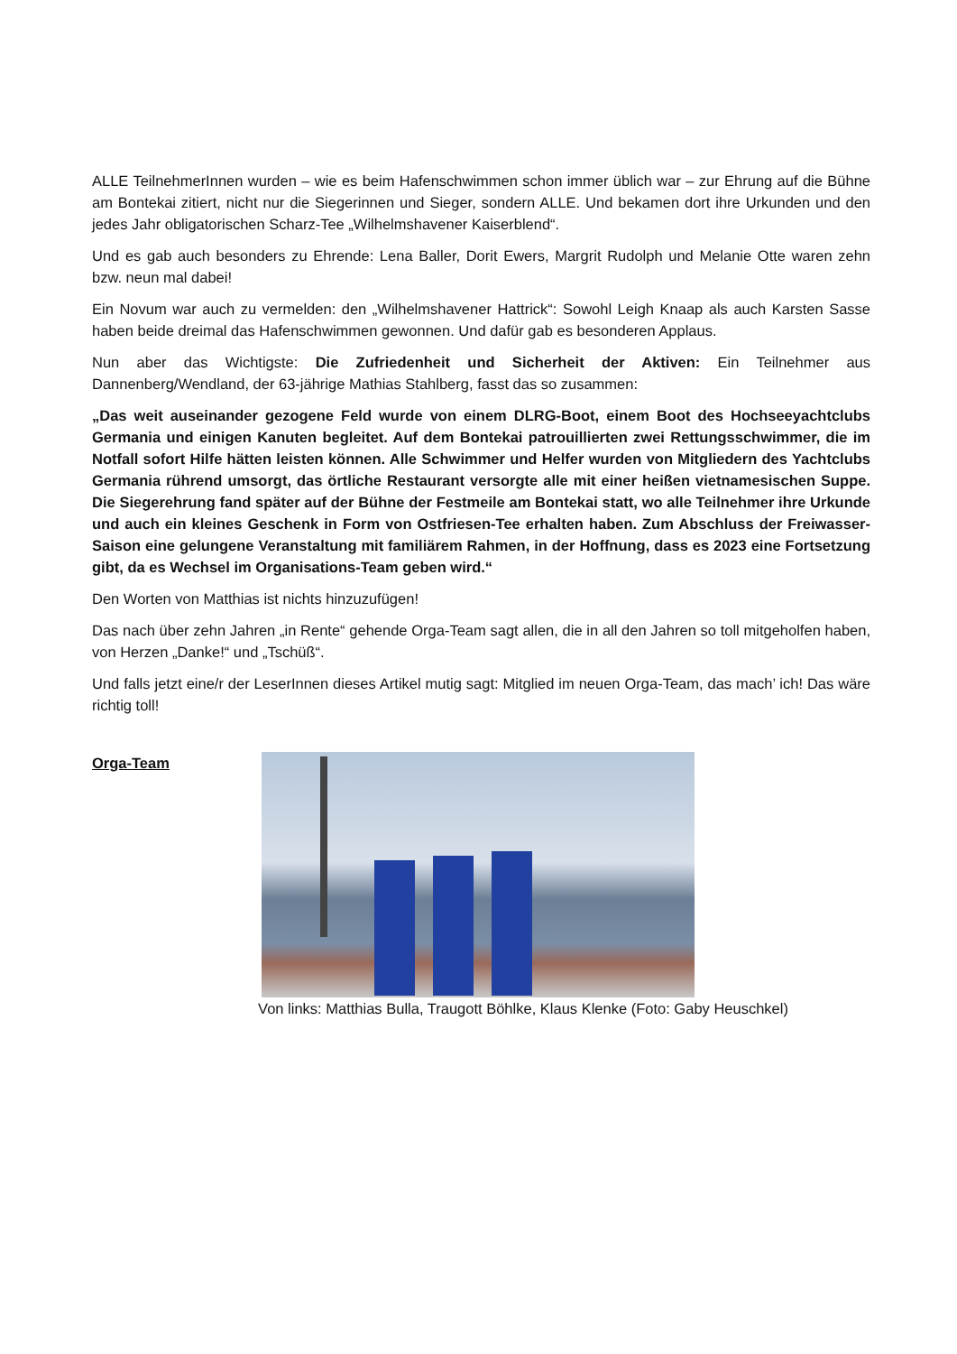ALLE TeilnehmerInnen wurden – wie es beim Hafenschwimmen schon immer üblich war – zur Ehrung auf die Bühne am Bontekai zitiert, nicht nur die Siegerinnen und Sieger, sondern ALLE. Und bekamen dort ihre Urkunden und den jedes Jahr obligatorischen Scharz-Tee „Wilhelmshavener Kaiserblend“.
Und es gab auch besonders zu Ehrende: Lena Baller, Dorit Ewers, Margrit Rudolph und Melanie Otte waren zehn bzw. neun mal dabei!
Ein Novum war auch zu vermelden: den „Wilhelmshavener Hattrick“: Sowohl Leigh Knaap als auch Karsten Sasse haben beide dreimal das Hafenschwimmen gewonnen. Und dafür gab es besonderen Applaus.
Nun aber das Wichtigste: Die Zufriedenheit und Sicherheit der Aktiven: Ein Teilnehmer aus Dannenberg/Wendland, der 63-jährige Mathias Stahlberg, fasst das so zusammen:
„Das weit auseinander gezogene Feld wurde von einem DLRG-Boot, einem Boot des Hochseeyachtclubs Germania und einigen Kanuten begleitet. Auf dem Bontekai patrouillierten zwei Rettungsschwimmer, die im Notfall sofort Hilfe hätten leisten können. Alle Schwimmer und Helfer wurden von Mitgliedern des Yachtclubs Germania rührend umsorgt, das örtliche Restaurant versorgte alle mit einer heißen vietnamesischen Suppe. Die Siegerehrung fand später auf der Bühne der Festmeile am Bontekai statt, wo alle Teilnehmer ihre Urkunde und auch ein kleines Geschenk in Form von Ostfriesen-Tee erhalten haben. Zum Abschluss der Freiwasser-Saison eine gelungene Veranstaltung mit familiärem Rahmen, in der Hoffnung, dass es 2023 eine Fortsetzung gibt, da es Wechsel im Organisations-Team geben wird.“
Den Worten von Matthias ist nichts hinzuzufügen!
Das nach über zehn Jahren „in Rente“ gehende Orga-Team sagt allen, die in all den Jahren so toll mitgeholfen haben, von Herzen „Danke!“ und „Tschüß“.
Und falls jetzt eine/r der LeserInnen dieses Artikel mutig sagt: Mitglied im neuen Orga-Team, das mach’ ich! Das wäre richtig toll!
Orga-Team Von links: Matthias Bulla, Traugott Böhlke, Klaus Klenke (Foto: Gaby Heuschkel)